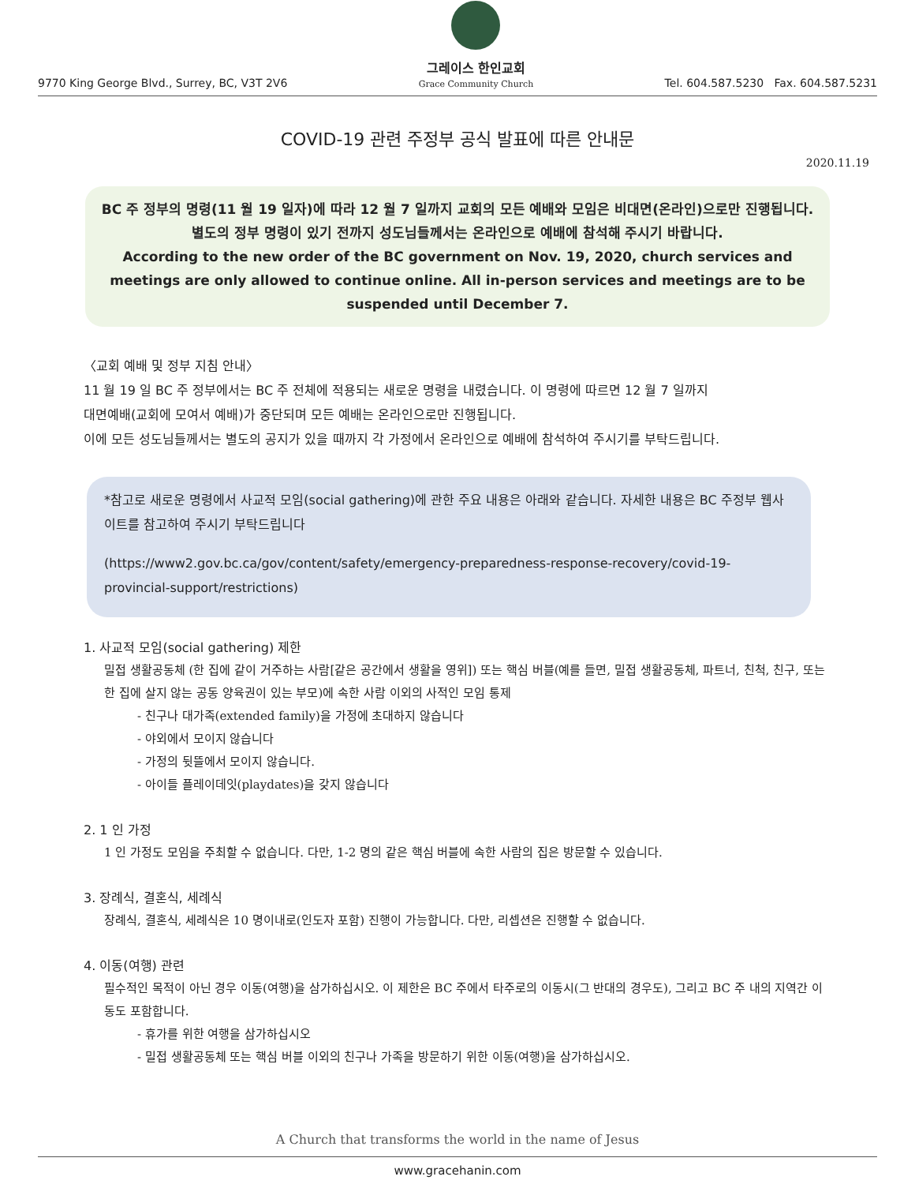9770 King George Blvd., Surrey, BC, V3T 2V6
그레이스 한인교회
Grace Community Church
Tel. 604.587.5230 Fax. 604.587.5231
COVID-19 관련 주정부 공식 발표에 따른 안내문
2020.11.19
BC 주 정부의 명령(11 월 19 일자)에 따라 12 월 7 일까지 교회의 모든 예배와 모임은 비대면(온라인)으로만 진행됩니다.
별도의 정부 명령이 있기 전까지 성도님들께서는 온라인으로 예배에 참석해 주시기 바랍니다.
According to the new order of the BC government on Nov. 19, 2020, church services and meetings are only allowed to continue online. All in-person services and meetings are to be suspended until December 7.
〈교회 예배 및 정부 지침 안내〉
11 월 19 일 BC 주 정부에서는 BC 주 전체에 적용되는 새로운 명령을 내렸습니다. 이 명령에 따르면 12 월 7 일까지
대면예배(교회에 모여서 예배)가 중단되며 모든 예배는 온라인으로만 진행됩니다.
이에 모든 성도님들께서는 별도의 공지가 있을 때까지 각 가정에서 온라인으로 예배에 참석하여 주시기를 부탁드립니다.
*참고로 새로운 명령에서 사교적 모임(social gathering)에 관한 주요 내용은 아래와 같습니다. 자세한 내용은 BC 주정부 웹사이트를 참고하여 주시기 부탁드립니다
(https://www2.gov.bc.ca/gov/content/safety/emergency-preparedness-response-recovery/covid-19-provincial-support/restrictions)
1. 사교적 모임(social gathering) 제한
밀접 생활공동체 (한 집에 같이 거주하는 사람[같은 공간에서 생활을 영위]) 또는 핵심 버블(예를 들면, 밀접 생활공동체, 파트너, 친척, 친구, 또는 한 집에 살지 않는 공동 양육권이 있는 부모)에 속한 사람 이외의 사적인 모임 통제
- 친구나 대가족(extended family)을 가정에 초대하지 않습니다
- 야외에서 모이지 않습니다
- 가정의 뒷뜰에서 모이지 않습니다.
- 아이들 플레이데잇(playdates)을 갖지 않습니다
2. 1 인 가정
1 인 가정도 모임을 주최할 수 없습니다. 다만, 1-2 명의 같은 핵심 버블에 속한 사람의 집은 방문할 수 있습니다.
3. 장례식, 결혼식, 세례식
장례식, 결혼식, 세례식은 10 명이내로(인도자 포함) 진행이 가능합니다. 다만, 리셉션은 진행할 수 없습니다.
4. 이동(여행) 관련
필수적인 목적이 아닌 경우 이동(여행)을 삼가하십시오. 이 제한은 BC 주에서 타주로의 이동시(그 반대의 경우도), 그리고 BC 주 내의 지역간 이동도 포함합니다.
- 휴가를 위한 여행을 삼가하십시오
- 밀접 생활공동체 또는 핵심 버블 이외의 친구나 가족을 방문하기 위한 이동(여행)을 삼가하십시오.
A Church that transforms the world in the name of Jesus
www.gracehanin.com